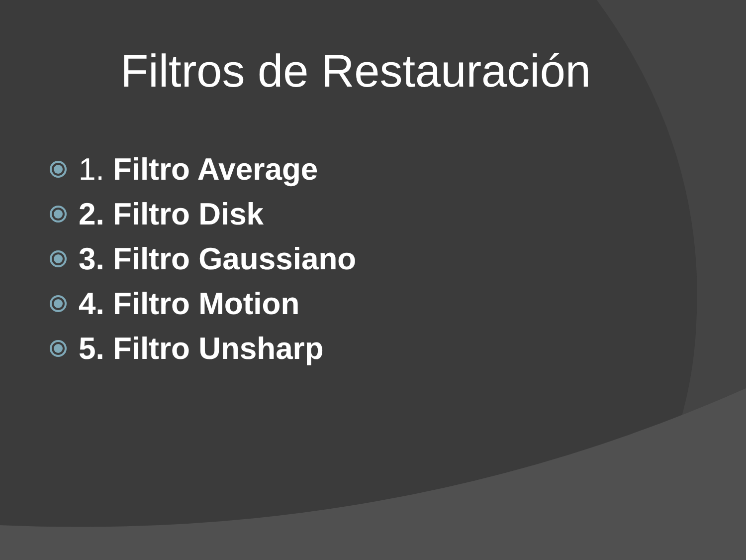Filtros de Restauración
1. Filtro Average
2. Filtro Disk
3. Filtro Gaussiano
4. Filtro Motion
5. Filtro Unsharp